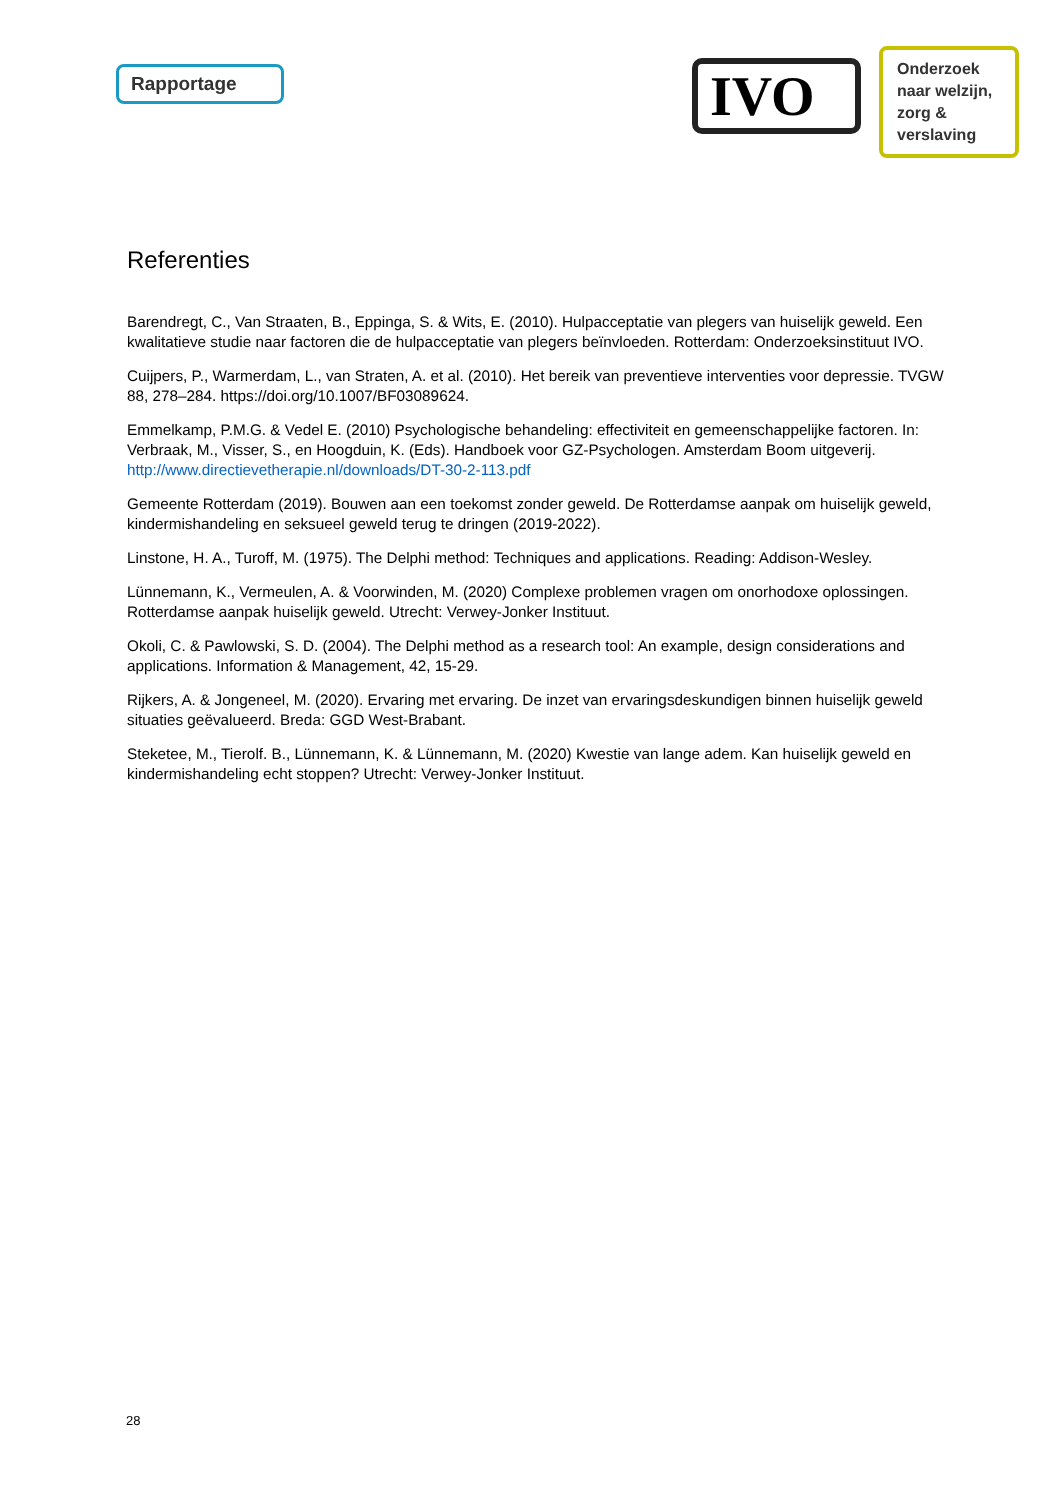Rapportage
IVO
Onderzoek naar welzijn, zorg & verslaving
Referenties
Barendregt, C., Van Straaten, B., Eppinga, S. & Wits, E. (2010). Hulpacceptatie van plegers van huiselijk geweld. Een kwalitatieve studie naar factoren die de hulpacceptatie van plegers beïnvloeden. Rotterdam: Onderzoeksinstituut IVO.
Cuijpers, P., Warmerdam, L., van Straten, A. et al. (2010). Het bereik van preventieve interventies voor depressie. TVGW 88, 278–284. https://doi.org/10.1007/BF03089624.
Emmelkamp, P.M.G. & Vedel E. (2010) Psychologische behandeling: effectiviteit en gemeenschappelijke factoren. In: Verbraak, M., Visser, S., en Hoogduin, K. (Eds). Handboek voor GZ-Psychologen. Amsterdam Boom uitgeverij. http://www.directievetherapie.nl/downloads/DT-30-2-113.pdf
Gemeente Rotterdam (2019). Bouwen aan een toekomst zonder geweld. De Rotterdamse aanpak om huiselijk geweld, kindermishandeling en seksueel geweld terug te dringen (2019-2022).
Linstone, H. A., Turoff, M. (1975). The Delphi method: Techniques and applications. Reading: Addison-Wesley.
Lünnemann, K., Vermeulen, A. & Voorwinden, M. (2020) Complexe problemen vragen om onorhodoxe oplossingen. Rotterdamse aanpak huiselijk geweld. Utrecht: Verwey-Jonker Instituut.
Okoli, C. & Pawlowski, S. D. (2004). The Delphi method as a research tool: An example, design considerations and applications. Information & Management, 42, 15-29.
Rijkers, A. & Jongeneel, M. (2020). Ervaring met ervaring. De inzet van ervaringsdeskundigen binnen huiselijk geweld situaties geëvalueerd. Breda: GGD West-Brabant.
Steketee, M., Tierolf. B., Lünnemann, K. & Lünnemann, M. (2020) Kwestie van lange adem. Kan huiselijk geweld en kindermishandeling echt stoppen? Utrecht: Verwey-Jonker Instituut.
28